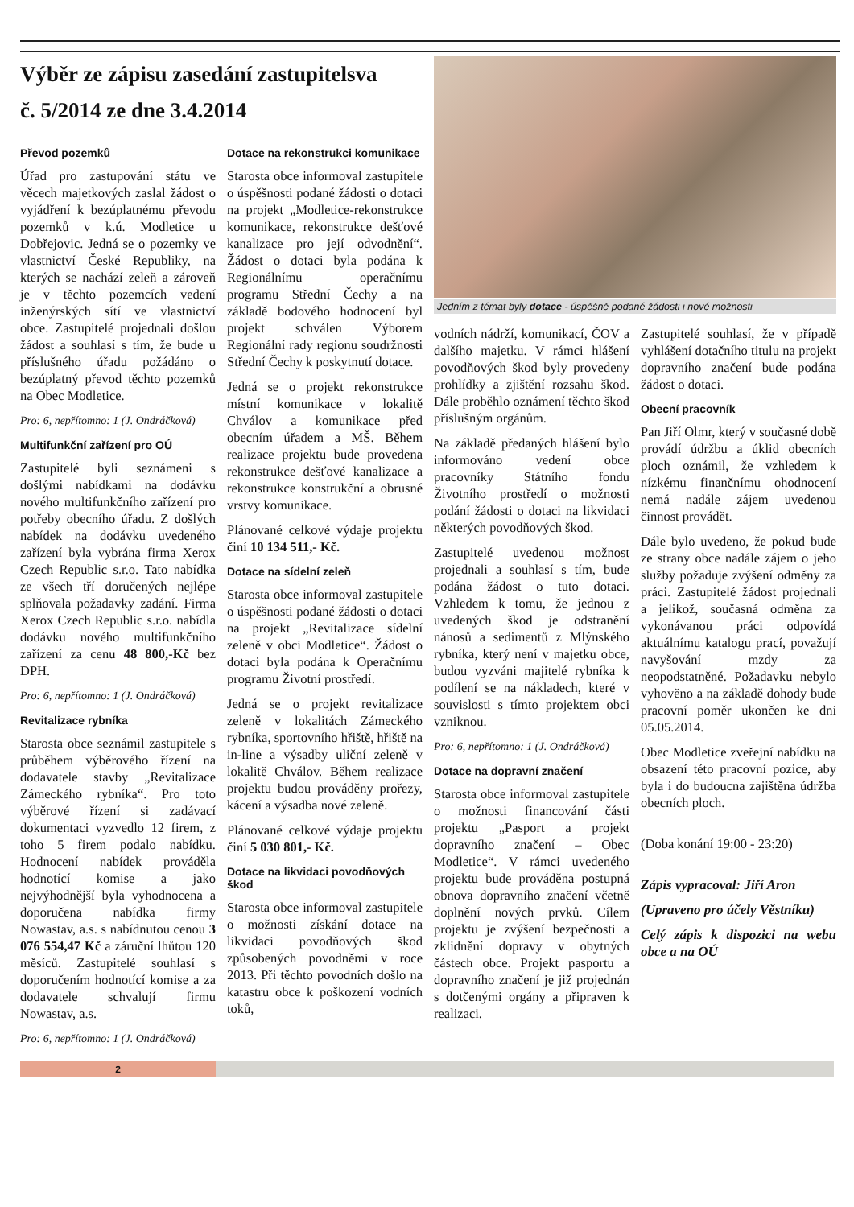Výběr ze zápisu zasedání zastupitelsva
č. 5/2014 ze dne 3.4.2014
Převod pozemků
Úřad pro zastupování státu ve věcech majetkových zaslal žádost o vyjádření k bezúplatnému převodu pozemků v k.ú. Modletice u Dobřejovic. Jedná se o pozemky ve vlastnictví České Republiky, na kterých se nachází zeleň a zároveň je v těchto pozemcích vedení inženýrských sítí ve vlastnictví obce. Zastupitelé projednali došlou žádost a souhlasí s tím, že bude u příslušného úřadu požádáno o bezúplatný převod těchto pozemků na Obec Modletice.
Pro: 6, nepřítomno: 1 (J. Ondráčková)
Multifunkční zařízení pro OÚ
Zastupitelé byli seznámeni s došlými nabídkami na dodávku nového multifunkčního zařízení pro potřeby obecního úřadu. Z došlých nabídek na dodávku uvedeného zařízení byla vybrána firma Xerox Czech Republic s.r.o. Tato nabídka ze všech tří doručených nejlépe splňovala požadavky zadání. Firma Xerox Czech Republic s.r.o. nabídla dodávku nového multifunkčního zařízení za cenu 48 800,-Kč bez DPH.
Pro: 6, nepřítomno: 1 (J. Ondráčková)
Revitalizace rybníka
Starosta obce seznámil zastupitele s průběhem výběrového řízení na dodavatele stavby „Revitalizace Zámeckého rybníka“. Pro toto výběrové řízení si zadávací dokumentaci vyzvedlo 12 firem, z toho 5 firem podalo nabídku. Hodnocení nabídek prováděla hodnotící komise a jako nejvýhodnější byla vyhodnocena a doporučena nabídka firmy Nowastav, a.s. s nabídnutou cenou 3 076 554,47 Kč a záruční lhůtou 120 měsíců. Zastupitelé souhlasí s doporučením hodnotící komise a za dodavatele schvalují firmu Nowastav, a.s.
Pro: 6, nepřítomno: 1 (J. Ondráčková)
Dotace na rekonstrukci komunikace
Starosta obce informoval zastupitele o úspěšnosti podané žádosti o dotaci na projekt „Modletice-rekonstrukce komunikace, rekonstrukce dešťové kanalizace pro její odvodnění“. Žádost o dotaci byla podána k Regionálnímu operačnímu programu Střední Čechy a na základě bodového hodnocení byl projekt schválen Výborem Regionální rady regionu soudržnosti Střední Čechy k poskytnutí dotace.
Jedná se o projekt rekonstrukce místní komunikace v lokalitě Chválov a komunikace před obecním úřadem a MŠ. Během realizace projektu bude provedena rekonstrukce dešťové kanalizace a rekonstrukce konstrukční a obrusné vrstvy komunikace.
Plánované celkové výdaje projektu činí 10 134 511,- Kč.
Dotace na sídelní zeleň
Starosta obce informoval zastupitele o úspěšnosti podané žádosti o dotaci na projekt „Revitalizace sídelní zeleně v obci Modletice“. Žádost o dotaci byla podána k Operačnímu programu Životní prostředí.
Jedná se o projekt revitalizace zeleně v lokalitách Zámeckého rybníka, sportovního hřiště, hřiště na in-line a výsadby uliční zeleně v lokalitě Chválov. Během realizace projektu budou prováděny prořezy, kácení a výsadba nové zeleně.
Plánované celkové výdaje projektu činí 5 030 801,- Kč.
Dotace na likvidaci povodňových škod
Starosta obce informoval zastupitele o možnosti získání dotace na likvidaci povodňových škod způsobených povodněmi v roce 2013. Při těchto povodních došlo na katastru obce k poškození vodních toků,
Jedním z témat byly dotace - úspěšně podané žádosti i nové možnosti
vodních nádrží, komunikací, ČOV a dalšího majetku. V rámci hlášení povodňových škod byly provedeny prohlídky a zjištění rozsahu škod. Dále proběhlo oznámení těchto škod příslušným orgánům.
Na základě předaných hlášení bylo informováno vedení obce pracovníky Státního fondu Životního prostředí o možnosti podání žádosti o dotaci na likvidaci některých povodňových škod.
Zastupitelé uvedenou možnost projednali a souhlasí s tím, bude podána žádost o tuto dotaci. Vzhledem k tomu, že jednou z uvedených škod je odstranění nánosů a sedimentů z Mlýnského rybníka, který není v majetku obce, budou vyzváni majitelé rybníka k podílení se na nákladech, které v souvislosti s tímto projektem obci vzniknou.
Pro: 6, nepřítomno: 1 (J. Ondráčková)
Dotace na dopravní značení
Starosta obce informoval zastupitele o možnosti financování části projektu „Pasport a projekt dopravního značení – Obec Modletice“. V rámci uvedeného projektu bude prováděna postupná obnova dopravního značení včetně doplnění nových prvků. Cílem projektu je zvýšení bezpečnosti a zklidnění dopravy v obytných částech obce. Projekt pasportu a dopravního značení je již projednán s dotčenými orgány a připraven k realizaci.
Zastupitelé souhlasí, že v případě vyhlášení dotačního titulu na projekt dopravního značení bude podána žádost o dotaci.
Obecní pracovník
Pan Jiří Olmr, který v současné době provádí údržbu a úklid obecních ploch oznámil, že vzhledem k nízkému finančnímu ohodnocení nemá nadále zájem uvedenou činnost provádět.
Dále bylo uvedeno, že pokud bude ze strany obce nadále zájem o jeho služby požaduje zvýšení odměny za práci. Zastupitelé žádost projednali a jelikož, současná odměna za vykonávanou práci odpovídá aktuálnímu katalogu prací, považují navyšování mzdy za neopodstatněné. Požadavku nebylo vyhověno a na základě dohody bude pracovní poměr ukončen ke dni 05.05.2014.
Obec Modletice zveřejní nabídku na obsazení této pracovní pozice, aby byla i do budoucna zajištěna údržba obecních ploch.
(Doba konání 19:00 - 23:20)
Zápis vypracoval: Jiří Aron
(Upraveno pro účely Věstníku)
Celý zápis k dispozici na webu obce a na OÚ
2